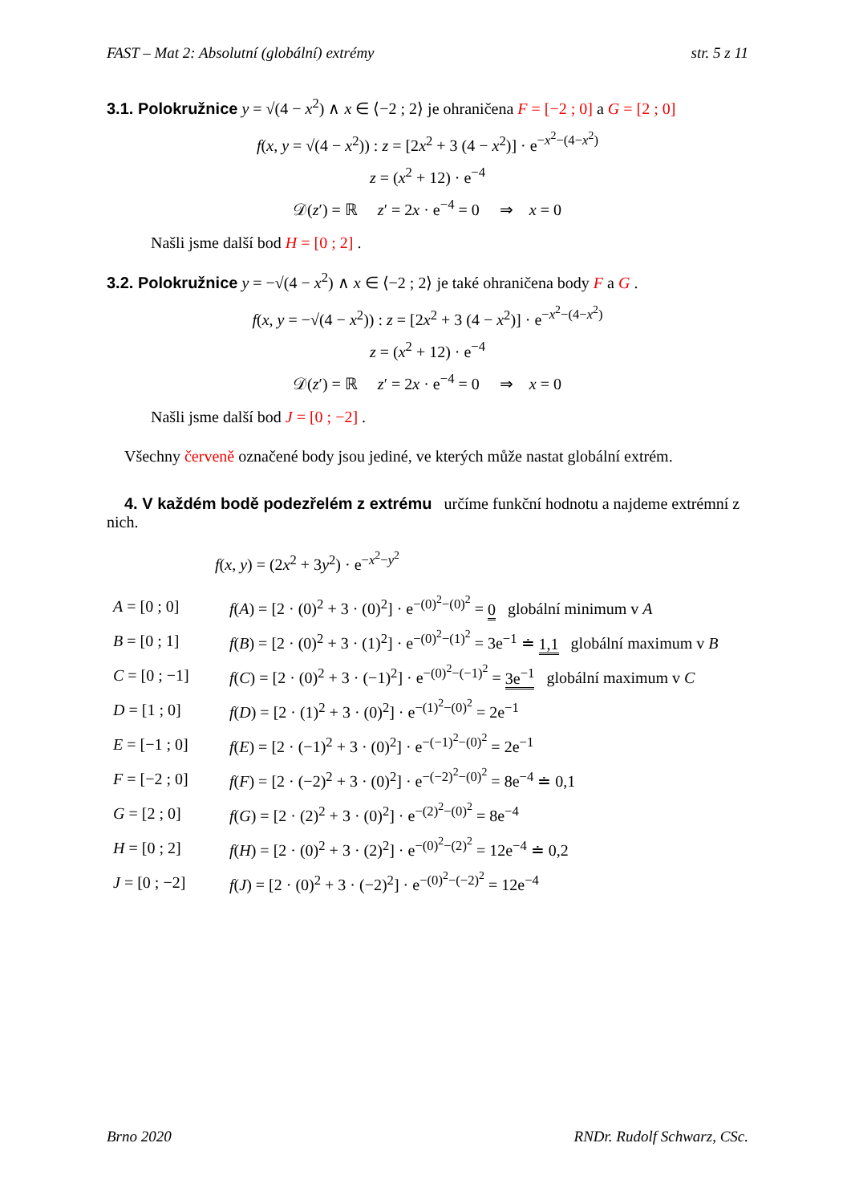FAST – Mat 2: Absolutní (globální) extrémy str. 5 z 11
3.1. Polokružnice y = √(4 − x<sup>2</sup>) ∧ x ∈ ⟨−2 ; 2⟩ je ohraničena F = [−2 ; 0] a G = [2 ; 0]
f(x, y = √(4 − x<sup>2</sup>)) : z = [2x<sup>2</sup> + 3 (4 − x<sup>2</sup>)] · e<sup>−x<sup>2</sup>−(4−x<sup>2</sup>)</sup>
z = (x<sup>2</sup> + 12) · e<sup>−4</sup>
𝒟(z′) = ℝ z′ = 2x · e<sup>−4</sup> = 0 ⇒ x = 0
Našli jsme další bod H = [0 ; 2] .
3.2. Polokružnice y = −√(4 − x<sup>2</sup>) ∧ x ∈ ⟨−2 ; 2⟩ je také ohraničena body F a G .
f(x, y = −√(4 − x<sup>2</sup>)) : z = [2x<sup>2</sup> + 3 (4 − x<sup>2</sup>)] · e<sup>−x<sup>2</sup>−(4−x<sup>2</sup>)</sup>
z = (x<sup>2</sup> + 12) · e<sup>−4</sup>
𝒟(z′) = ℝ z′ = 2x · e<sup>−4</sup> = 0 ⇒ x = 0
Našli jsme další bod J = [0 ; −2] .
Všechny červeně označené body jsou jediné, ve kterých může nastat globální extrém.
4. V každém bodě podezřelém z extrému určíme funkční hodnotu a najdeme extrémní z nich.
f(x, y) = (2x<sup>2</sup> + 3y<sup>2</sup>) · e<sup>−x<sup>2</sup>−y<sup>2</sup></sup>
A = [0 ; 0] f(A) = [2 · (0)<sup>2</sup> + 3 · (0)<sup>2</sup>] · e<sup>−(0)<sup>2</sup>−(0)<sup>2</sup></sup> = 0 globální minimum v A
B = [0 ; 1] f(B) = [2 · (0)<sup>2</sup> + 3 · (1)<sup>2</sup>] · e<sup>−(0)<sup>2</sup>−(1)<sup>2</sup></sup> = 3e<sup>−1</sup> ≐ 1,1 globální maximum v B
C = [0 ; −1] f(C) = [2 · (0)<sup>2</sup> + 3 · (−1)<sup>2</sup>] · e<sup>−(0)<sup>2</sup>−(−1)<sup>2</sup></sup> = 3e<sup>−1</sup> globální maximum v C
D = [1 ; 0] f(D) = [2 · (1)<sup>2</sup> + 3 · (0)<sup>2</sup>] · e<sup>−(1)<sup>2</sup>−(0)<sup>2</sup></sup> = 2e<sup>−1</sup>
E = [−1 ; 0] f(E) = [2 · (−1)<sup>2</sup> + 3 · (0)<sup>2</sup>] · e<sup>−(−1)<sup>2</sup>−(0)<sup>2</sup></sup> = 2e<sup>−1</sup>
F = [−2 ; 0] f(F) = [2 · (−2)<sup>2</sup> + 3 · (0)<sup>2</sup>] · e<sup>−(−2)<sup>2</sup>−(0)<sup>2</sup></sup> = 8e<sup>−4</sup> ≐ 0,1
G = [2 ; 0] f(G) = [2 · (2)<sup>2</sup> + 3 · (0)<sup>2</sup>] · e<sup>−(2)<sup>2</sup>−(0)<sup>2</sup></sup> = 8e<sup>−4</sup>
H = [0 ; 2] f(H) = [2 · (0)<sup>2</sup> + 3 · (2)<sup>2</sup>] · e<sup>−(0)<sup>2</sup>−(2)<sup>2</sup></sup> = 12e<sup>−4</sup> ≐ 0,2
J = [0 ; −2] f(J) = [2 · (0)<sup>2</sup> + 3 · (−2)<sup>2</sup>] · e<sup>−(0)<sup>2</sup>−(−2)<sup>2</sup></sup> = 12e<sup>−4</sup>
Brno 2020 RNDr. Rudolf Schwarz, CSc.